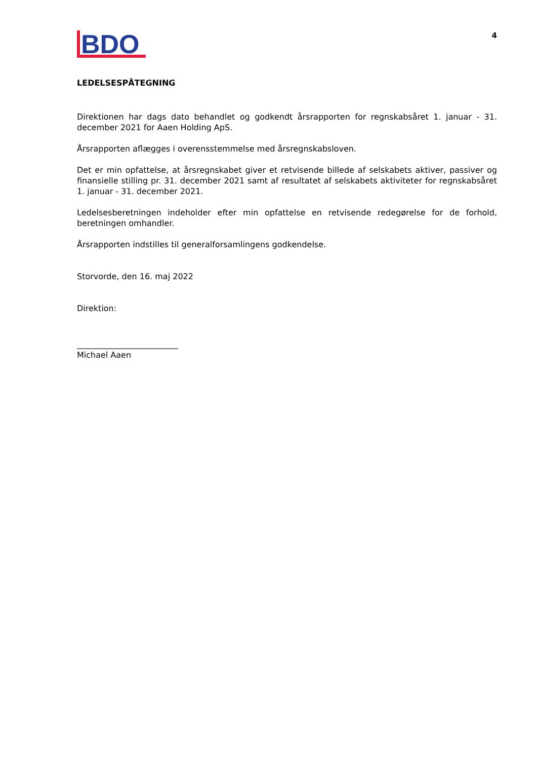BDO
4
LEDELSESPÅTEGNING
Direktionen har dags dato behandlet og godkendt årsrapporten for regnskabsåret 1. januar - 31. december 2021 for Aaen Holding ApS.
Årsrapporten aflægges i overensstemmelse med årsregnskabsloven.
Det er min opfattelse, at årsregnskabet giver et retvisende billede af selskabets aktiver, passiver og finansielle stilling pr. 31. december 2021 samt af resultatet af selskabets aktiviteter for regnskabsåret 1. januar - 31. december 2021.
Ledelsesberetningen indeholder efter min opfattelse en retvisende redegørelse for de forhold, beretningen omhandler.
Årsrapporten indstilles til generalforsamlingens godkendelse.
Storvorde, den 16. maj 2022
Direktion:
_________________________
Michael Aaen